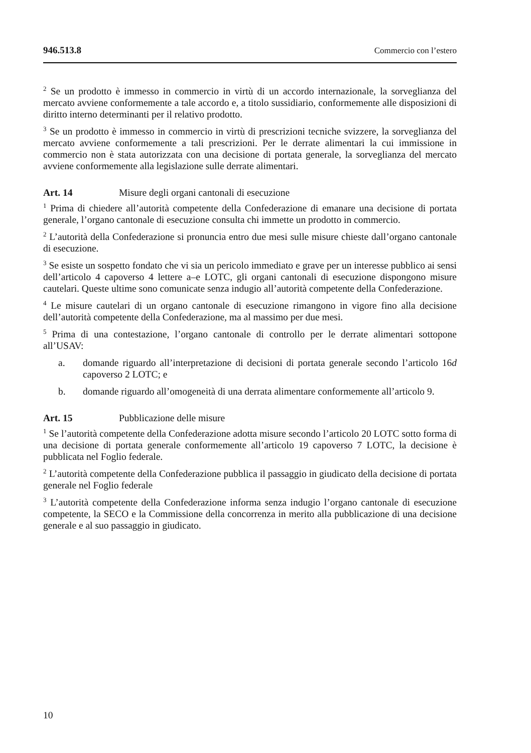946.513.8 Commercio con l’estero
<sup>2</sup> Se un prodotto è immesso in commercio in virtù di un accordo internazionale, la sorveglianza del mercato avviene conformemente a tale accordo e, a titolo sussidiario, conformemente alle disposizioni di diritto interno determinanti per il relativo prodotto.
<sup>3</sup> Se un prodotto è immesso in commercio in virtù di prescrizioni tecniche svizzere, la sorveglianza del mercato avviene conformemente a tali prescrizioni. Per le derrate alimentari la cui immissione in commercio non è stata autorizzata con una decisione di portata generale, la sorveglianza del mercato avviene conformemente alla legislazione sulle derrate alimentari.
Art. 14 Misure degli organi cantonali di esecuzione
<sup>1</sup> Prima di chiedere all’autorità competente della Confederazione di emanare una decisione di portata generale, l’organo cantonale di esecuzione consulta chi immette un prodotto in commercio.
<sup>2</sup> L’autorità della Confederazione si pronuncia entro due mesi sulle misure chieste dall’organo cantonale di esecuzione.
<sup>3</sup> Se esiste un sospetto fondato che vi sia un pericolo immediato e grave per un interesse pubblico ai sensi dell’articolo 4 capoverso 4 lettere a–e LOTC, gli organi cantonali di esecuzione dispongono misure cautelari. Queste ultime sono comunicate senza indugio all’autorità competente della Confederazione.
<sup>4</sup> Le misure cautelari di un organo cantonale di esecuzione rimangono in vigore fino alla decisione dell’autorità competente della Confederazione, ma al massimo per due mesi.
<sup>5</sup> Prima di una contestazione, l’organo cantonale di controllo per le derrate alimentari sottopone all’USAV:
a. domande riguardo all’interpretazione di decisioni di portata generale secondo l’articolo 16d capoverso 2 LOTC; e
b. domande riguardo all’omogeneità di una derrata alimentare conformemente all’articolo 9.
Art. 15 Pubblicazione delle misure
<sup>1</sup> Se l’autorità competente della Confederazione adotta misure secondo l’articolo 20 LOTC sotto forma di una decisione di portata generale conformemente all’articolo 19 capoverso 7 LOTC, la decisione è pubblicata nel Foglio federale.
<sup>2</sup> L’autorità competente della Confederazione pubblica il passaggio in giudicato della decisione di portata generale nel Foglio federale
<sup>3</sup> L’autorità competente della Confederazione informa senza indugio l’organo cantonale di esecuzione competente, la SECO e la Commissione della concorrenza in merito alla pubblicazione di una decisione generale e al suo passaggio in giudicato.
10